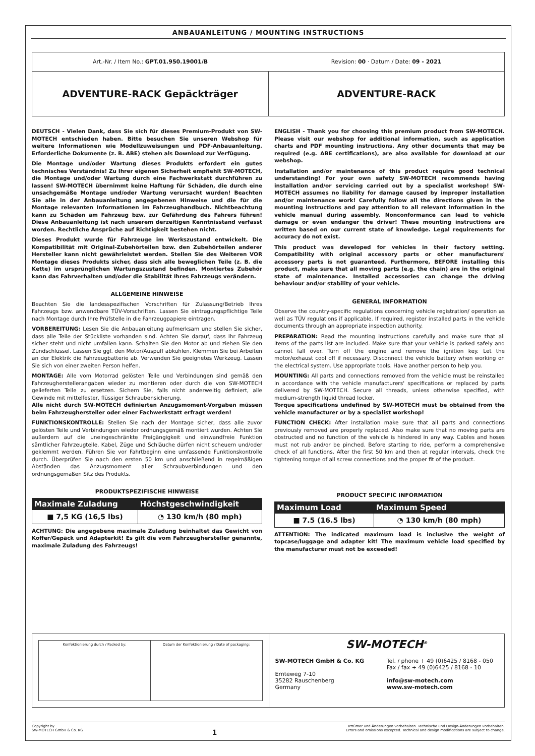ANBAUANLEITUNG / MOUNTING INSTRUCTIONS
Art.-Nr. / Item No.: GPT.01.950.19001/B
Revision: 00 · Datum / Date: 09 - 2021
ADVENTURE-RACK Gepäckträger ADVENTURE-RACK
DEUTSCH - Vielen Dank, dass Sie sich für dieses Premium-Produkt von SW-MOTECH entschieden haben. Bitte besuchen Sie unseren Webshop für weitere Informationen wie Modellzuweisungen und PDF-Anbauanleitung. Erforderliche Dokumente (z. B. ABE) stehen als Download zur Verfügung.
Die Montage und/oder Wartung dieses Produkts erfordert ein gutes technisches Verständnis! Zu Ihrer eigenen Sicherheit empfiehlt SW-MOTECH, die Montage und/oder Wartung durch eine Fachwerkstatt durchführen zu lassen! SW-MOTECH übernimmt keine Haftung für Schäden, die durch eine unsachgemäße Montage und/oder Wartung verursacht wurden! Beachten Sie alle in der Anbauanleitung angegebenen Hinweise und die für die Montage relevanten Informationen im Fahrzeughandbuch. Nichtbeachtung kann zu Schäden am Fahrzeug bzw. zur Gefährdung des Fahrers führen! Diese Anbauanleitung ist nach unserem derzeitigen Kenntnisstand verfasst worden. Rechtliche Ansprüche auf Richtigkeit bestehen nicht.
Dieses Produkt wurde für Fahrzeuge im Werkszustand entwickelt. Die Kompatibilität mit Original-Zubehörteilen bzw. den Zubehörteilen anderer Hersteller kann nicht gewährleistet werden. Stellen Sie des Weiteren VOR Montage dieses Produkts sicher, dass sich alle beweglichen Teile (z. B. die Kette) im ursprünglichen Wartungszustand befinden. Montiertes Zubehör kann das Fahrverhalten und/oder die Stabilität Ihres Fahrzeugs verändern.
ALLGEMEINE HINWEISE
Beachten Sie die landesspezifischen Vorschriften für Zulassung/Betrieb Ihres Fahrzeugs bzw. anwendbare TÜV-Vorschriften. Lassen Sie eintragungspflichtige Teile nach Montage durch Ihre Prüfstelle in die Fahrzeugpapiere eintragen.
VORBEREITUNG: Lesen Sie die Anbauanleitung aufmerksam und stellen Sie sicher, dass alle Teile der Stückliste vorhanden sind. Achten Sie darauf, dass Ihr Fahrzeug sicher steht und nicht umfallen kann. Schalten Sie den Motor ab und ziehen Sie den Zündschlüssel. Lassen Sie ggf. den Motor/Auspuff abkühlen. Klemmen Sie bei Arbeiten an der Elektrik die Fahrzeugbatterie ab. Verwenden Sie geeignetes Werkzeug. Lassen Sie sich von einer zweiten Person helfen.
MONTAGE: Alle vom Motorrad gelösten Teile und Verbindungen sind gemäß den Fahrzeugherstellerangaben wieder zu montieren oder durch die von SW-MOTECH gelieferten Teile zu ersetzen. Sichern Sie, falls nicht anderweitig definiert, alle Gewinde mit mittelfester, flüssiger Schraubensicherung.
Alle nicht durch SW-MOTECH definierten Anzugsmoment-Vorgaben müssen beim Fahrzeughersteller oder einer Fachwerkstatt erfragt werden!
FUNKTIONSKONTROLLE: Stellen Sie nach der Montage sicher, dass alle zuvor gelösten Teile und Verbindungen wieder ordnungsgemäß montiert wurden. Achten Sie außerdem auf die uneingeschränkte Freigängigkeit und einwandfreie Funktion sämtlicher Fahrzeugteile. Kabel, Züge und Schläuche dürfen nicht scheuern und/oder geklemmt werden. Führen Sie vor Fahrtbeginn eine umfassende Funktionskontrolle durch. Überprüfen Sie nach den ersten 50 km und anschließend in regelmäßigen Abständen das Anzugsmoment aller Schraubverbindungen und den ordnungsgemäßen Sitz des Produkts.
PRODUKTSPEZIFISCHE HINWEISE
| Maximale Zuladung | Höchstgeschwindigkeit |
| --- | --- |
| ■ 7,5 KG (16,5 lbs) | ◔ 130 km/h (80 mph) |
ACHTUNG: Die angegebene maximale Zuladung beinhaltet das Gewicht von Koffer/Gepäck und Adapterkit! Es gilt die vom Fahrzeughersteller genannte, maximale Zuladung des Fahrzeugs!
ENGLISH - Thank you for choosing this premium product from SW-MOTECH. Please visit our webshop for additional information, such as application charts and PDF mounting instructions. Any other documents that may be required (e.g. ABE certifications), are also available for download at our webshop.
Installation and/or maintenance of this product require good technical understanding! For your own safety SW-MOTECH recommends having installation and/or servicing carried out by a specialist workshop! SW-MOTECH assumes no liability for damage caused by improper installation and/or maintenance work! Carefully follow all the directions given in the mounting instructions and pay attention to all relevant information in the vehicle manual during assembly. Nonconformance can lead to vehicle damage or even endanger the driver! These mounting instructions are written based on our current state of knowledge. Legal requirements for accuracy do not exist.
This product was developed for vehicles in their factory setting. Compatibility with original accessory parts or other manufacturers' accessory parts is not guaranteed. Furthermore, BEFORE installing this product, make sure that all moving parts (e.g. the chain) are in the original state of maintenance. Installed accessories can change the driving behaviour and/or stability of your vehicle.
GENERAL INFORMATION
Observe the country-specific regulations concerning vehicle registration/ operation as well as TÜV regulations if applicable. If required, register installed parts in the vehicle documents through an appropriate inspection authority.
PREPARATION: Read the mounting instructions carefully and make sure that all items of the parts list are included. Make sure that your vehicle is parked safely and cannot fall over. Turn off the engine and remove the ignition key. Let the motor/exhaust cool off if necessary. Disconnect the vehicle battery when working on the electrical system. Use appropriate tools. Have another person to help you.
MOUNTING: All parts and connections removed from the vehicle must be reinstalled in accordance with the vehicle manufacturers' specifications or replaced by parts delivered by SW-MOTECH. Secure all threads, unless otherwise specified, with medium-strength liquid thread locker.
Torque specifications undefined by SW-MOTECH must be obtained from the vehicle manufacturer or by a specialist workshop!
FUNCTION CHECK: After installation make sure that all parts and connections previously removed are properly replaced. Also make sure that no moving parts are obstructed and no function of the vehicle is hindered in any way. Cables and hoses must not rub and/or be pinched. Before starting to ride, perform a comprehensive check of all functions. After the first 50 km and then at regular intervals, check the tightening torque of all screw connections and the proper fit of the product.
PRODUCT SPECIFIC INFORMATION
| Maximum Load | Maximum Speed |
| --- | --- |
| ■ 7.5 (16.5 lbs) | ◔ 130 km/h (80 mph) |
ATTENTION: The indicated maximum load is inclusive the weight of topcase/luggage and adapter kit! The maximum vehicle load specified by the manufacturer must not be exceeded!
Konfektionierung durch / Packed by:
Datum der Konfektionierung / Date of packaging:
SW-MOTECH<sup>®</sup>
SW-MOTECH GmbH & Co. KG
Ernteweg 7-10
35282 Rauschenberg
Germany
Tel. / phone + 49 (0)6425 / 8168 - 050
Fax / fax + 49 (0)6425 / 8168 - 10
info@sw-motech.com
www.sw-motech.com
Copyright by
SW-MOTECH GmbH & Co. KG
1
Irrtümer und Änderungen vorbehalten. Technische und Design-Änderungen vorbehalten.
Errors and omissions excepted. Technical and design modifications are subject to change.